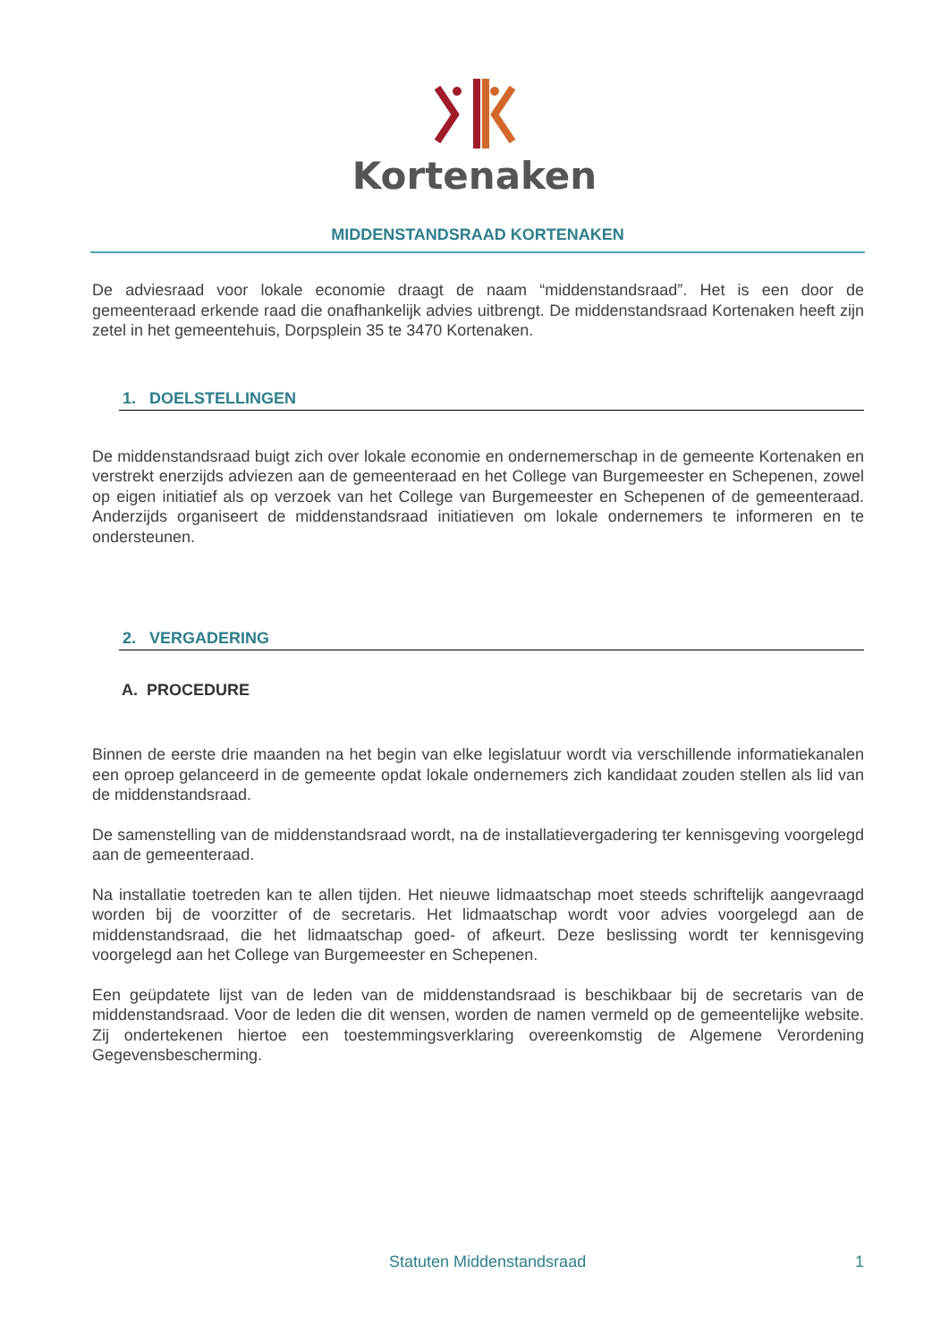Kortenaken
MIDDENSTANDSRAAD KORTENAKEN
De adviesraad voor lokale economie draagt de naam “middenstandsraad”. Het is een door de gemeenteraad erkende raad die onafhankelijk advies uitbrengt. De middenstandsraad Kortenaken heeft zijn zetel in het gemeentehuis, Dorpsplein 35 te 3470 Kortenaken.
1. DOELSTELLINGEN
De middenstandsraad buigt zich over lokale economie en ondernemerschap in de gemeente Kortenaken en verstrekt enerzijds adviezen aan de gemeenteraad en het College van Burgemeester en Schepenen, zowel op eigen initiatief als op verzoek van het College van Burgemeester en Schepenen of de gemeenteraad. Anderzijds organiseert de middenstandsraad initiatieven om lokale ondernemers te informeren en te ondersteunen.
2. VERGADERING
A. PROCEDURE
Binnen de eerste drie maanden na het begin van elke legislatuur wordt via verschillende informatiekanalen een oproep gelanceerd in de gemeente opdat lokale ondernemers zich kandidaat zouden stellen als lid van de middenstandsraad.
De samenstelling van de middenstandsraad wordt, na de installatievergadering ter kennisgeving voorgelegd aan de gemeenteraad.
Na installatie toetreden kan te allen tijden. Het nieuwe lidmaatschap moet steeds schriftelijk aangevraagd worden bij de voorzitter of de secretaris. Het lidmaatschap wordt voor advies voorgelegd aan de middenstandsraad, die het lidmaatschap goed- of afkeurt. Deze beslissing wordt ter kennisgeving voorgelegd aan het College van Burgemeester en Schepenen.
Een geüpdatete lijst van de leden van de middenstandsraad is beschikbaar bij de secretaris van de middenstandsraad. Voor de leden die dit wensen, worden de namen vermeld op de gemeentelijke website. Zij ondertekenen hiertoe een toestemmingsverklaring overeenkomstig de Algemene Verordening Gegevensbescherming.
Statuten Middenstandsraad 1